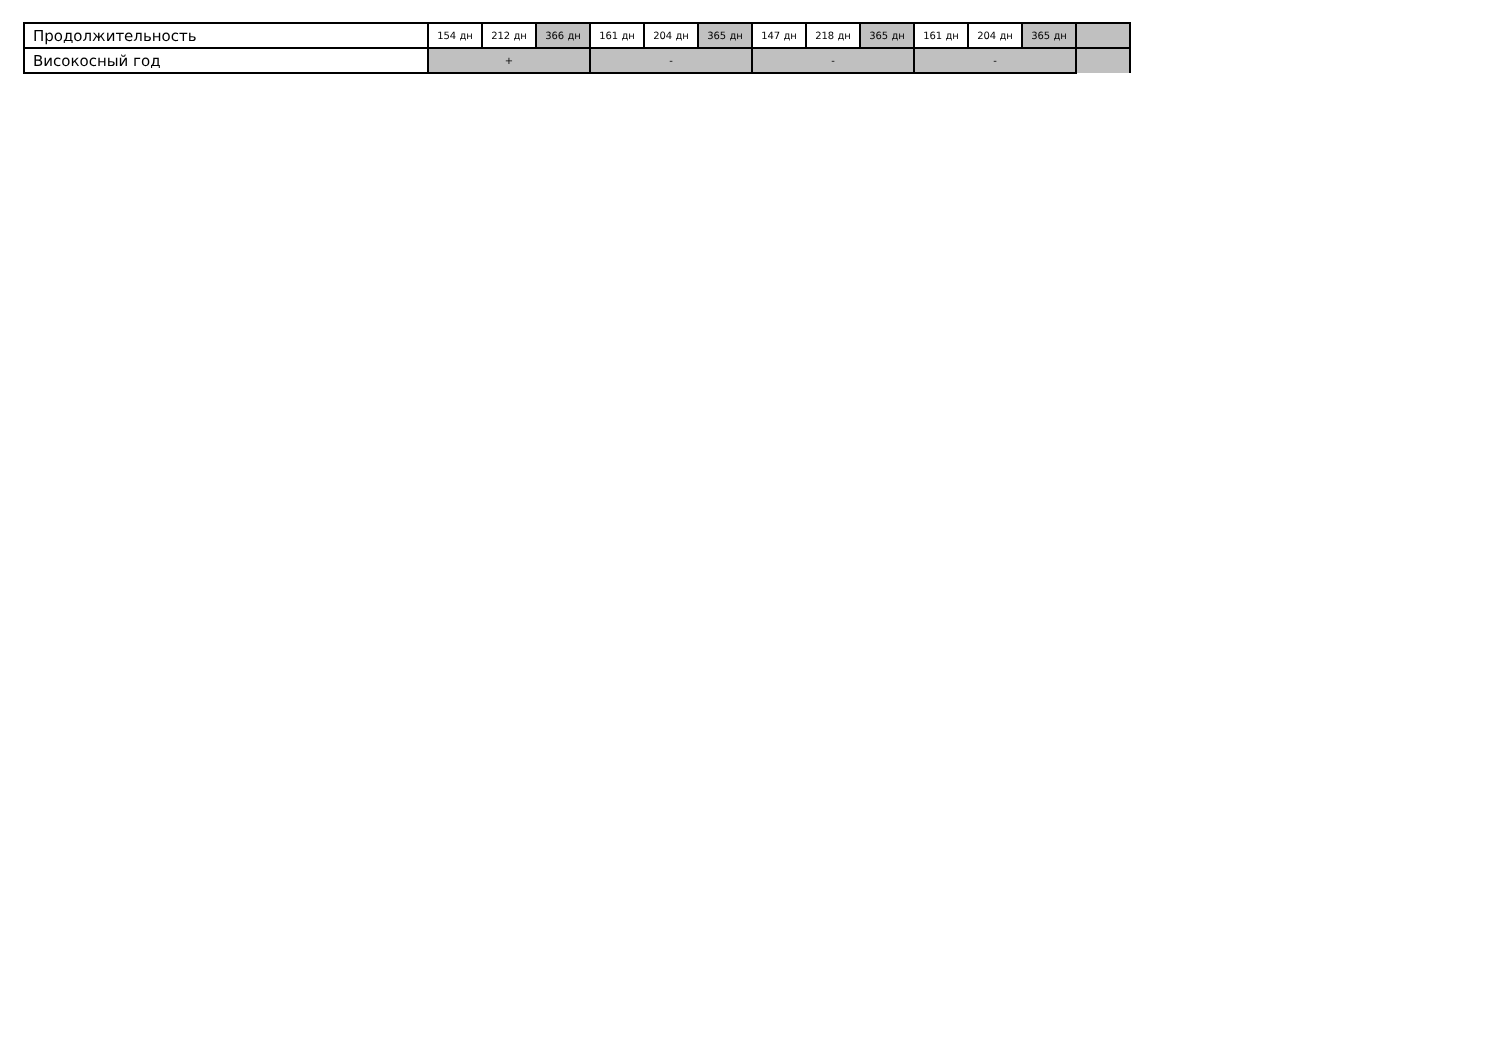| Продолжительность | 154 дн | 212 дн | 366 дн | 161 дн | 204 дн | 365 дн | 147 дн | 218 дн | 365 дн | 161 дн | 204 дн | 365 дн | |
| Високосный год | + | | | - | | | - | | | - | | | |